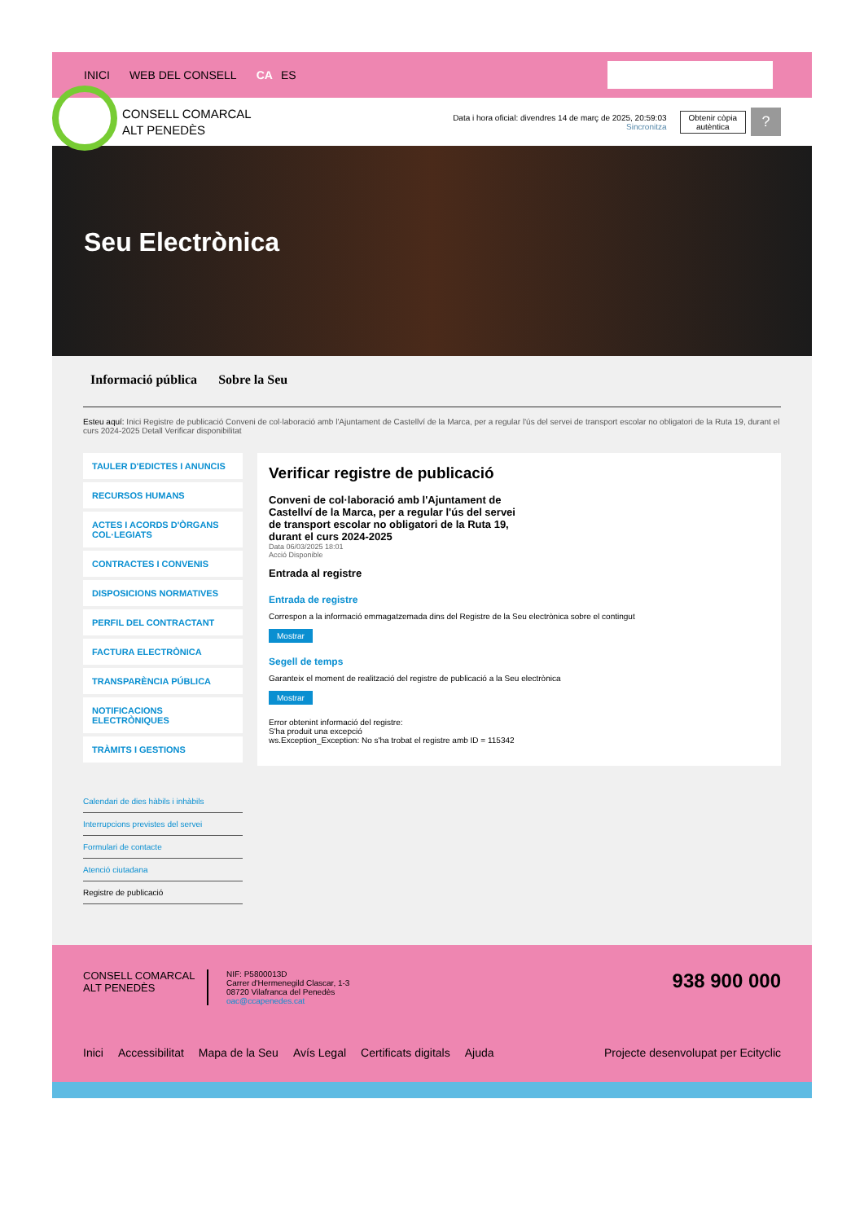INICI WEB DEL CONSELL CA ES
CONSELL COMARCAL
ALT PENEDÈS
Data i hora oficial: divendres 14 de març de 2025, 20:59:03
Sincronitza
Obtenir còpia
autèntica
?
Seu Electrònica
Informació pública Sobre la Seu
Esteu aquí: Inici Registre de publicació Conveni de col·laboració amb l'Ajuntament de Castellví de la Marca, per a regular l'ús del servei de transport escolar no obligatori de la Ruta 19, durant el curs 2024-2025 Detall Verificar disponibilitat
TAULER D'EDICTES I ANUNCIS
RECURSOS HUMANS
ACTES I ACORDS D'ÒRGANS COL·LEGIATS
CONTRACTES I CONVENIS
DISPOSICIONS NORMATIVES
PERFIL DEL CONTRACTANT
FACTURA ELECTRÒNICA
TRANSPARÈNCIA PÚBLICA
NOTIFICACIONS ELECTRÒNIQUES
TRÀMITS I GESTIONS
Calendari de dies hàbils i inhàbils
Interrupcions previstes del servei
Formulari de contacte
Atenció ciutadana
Registre de publicació
Verificar registre de publicació
Conveni de col·laboració amb l'Ajuntament de Castellví de la Marca, per a regular l'ús del servei de transport escolar no obligatori de la Ruta 19, durant el curs 2024-2025
Data 06/03/2025 18:01
Acció Disponible
Entrada al registre
Entrada de registre
Correspon a la informació emmagatzemada dins del Registre de la Seu electrònica sobre el contingut
Mostrar
Segell de temps
Garanteix el moment de realització del registre de publicació a la Seu electrònica
Mostrar
Error obtenint informació del registre:
S'ha produit una excepció
ws.Exception_Exception: No s'ha trobat el registre amb ID = 115342
CONSELL COMARCAL
ALT PENEDÈS
NIF: P5800013D
Carrer d'Hermenegild Clascar, 1-3
08720 Vilafranca del Penedès
oac@ccapenedes.cat
938 900 000
Inici Accessibilitat Mapa de la Seu Avís Legal Certificats digitals Ajuda Projecte desenvolupat per Ecityclic